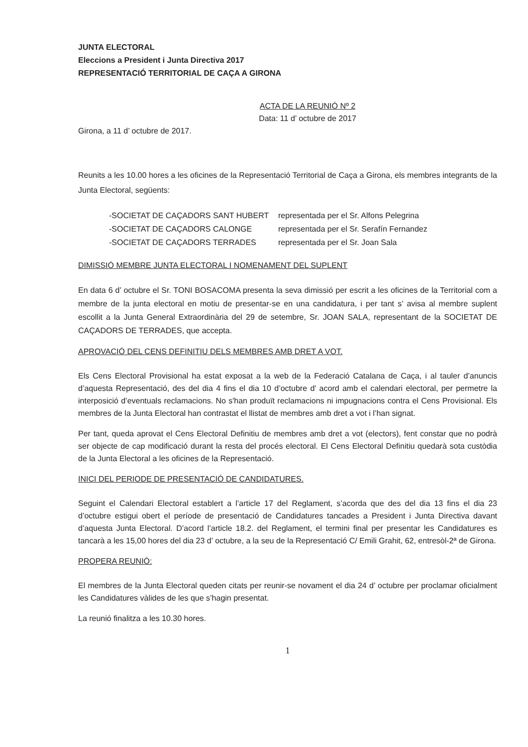JUNTA ELECTORAL
Eleccions a President i Junta Directiva 2017
REPRESENTACIÓ TERRITORIAL DE CAÇA A GIRONA
ACTA DE LA REUNIÓ Nº 2
Data: 11 d’ octubre de 2017
Girona, a 11 d’ octubre de 2017.
Reunits a les 10.00 hores a les oficines de la Representació Territorial de Caça a Girona, els membres integrants de la Junta Electoral, següents:
-SOCIETAT DE CAÇADORS SANT HUBERT representada per el Sr. Alfons Pelegrina
-SOCIETAT DE CAÇADORS CALONGE representada per el Sr. Serafín Fernandez
-SOCIETAT DE CAÇADORS TERRADES representada per el Sr. Joan Sala
DIMISSIÓ MEMBRE JUNTA ELECTORAL I NOMENAMENT DEL SUPLENT
En data 6 d’ octubre el Sr. TONI BOSACOMA presenta la seva dimissió per escrit a les oficines de la Territorial com a membre de la junta electoral en motiu de presentar-se en una candidatura, i per tant s’ avisa al membre suplent escollit a la Junta General Extraordinària del 29 de setembre, Sr. JOAN SALA, representant de la SOCIETAT DE CAÇADORS DE TERRADES, que accepta.
APROVACIÓ DEL CENS DEFINITIU DELS MEMBRES AMB DRET A VOT.
Els Cens Electoral Provisional ha estat exposat a la web de la Federació Catalana de Caça, i al tauler d’anuncis d’aquesta Representació, des del dia 4 fins el dia 10 d’octubre d’ acord amb el calendari electoral, per permetre la interposició d’eventuals reclamacions. No s'han produït reclamacions ni impugnacions contra el Cens Provisional. Els membres de la Junta Electoral han contrastat el llistat de membres amb dret a vot i l’han signat.
Per tant, queda aprovat el Cens Electoral Definitiu de membres amb dret a vot (electors), fent constar que no podrà ser objecte de cap modificació durant la resta del procés electoral. El Cens Electoral Definitiu quedarà sota custòdia de la Junta Electoral a les oficines de la Representació.
INICI DEL PERIODE DE PRESENTACIÓ DE CANDIDATURES.
Seguint el Calendari Electoral establert a l’article 17 del Reglament, s’acorda que des del dia 13 fins el dia 23 d’octubre estigui obert el període de presentació de Candidatures tancades a President i Junta Directiva davant d’aquesta Junta Electoral. D’acord l’article 18.2. del Reglament, el termini final per presentar les Candidatures es tancarà a les 15,00 hores del dia 23 d’ octubre, a la seu de la Representació C/ Emili Grahit, 62, entresòl-2ª de Girona.
PROPERA REUNIÓ:
El membres de la Junta Electoral queden citats per reunir-se novament el dia 24 d’ octubre per proclamar oficialment les Candidatures vàlides de les que s’hagin presentat.
La reunió finalitza a les 10.30 hores.
1